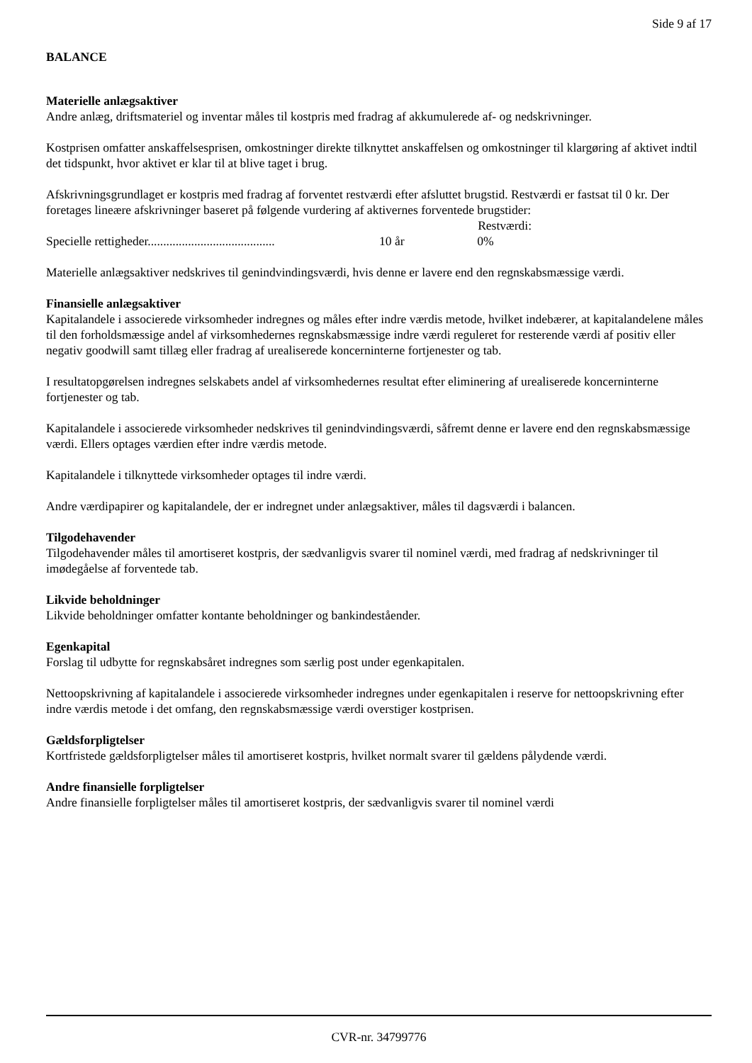Side 9 af 17
BALANCE
Materielle anlægsaktiver
Andre anlæg, driftsmateriel og inventar måles til kostpris med fradrag af akkumulerede af- og nedskrivninger.
Kostprisen omfatter anskaffelsesprisen, omkostninger direkte tilknyttet anskaffelsen og omkostninger til klargøring af aktivet indtil det tidspunkt, hvor aktivet er klar til at blive taget i brug.
Afskrivningsgrundlaget er kostpris med fradrag af forventet restværdi efter afsluttet brugstid. Restværdi er fastsat til 0 kr. Der foretages lineære afskrivninger baseret på følgende vurdering af aktivernes forventede brugstider:
| | | Restværdi: |
| Specielle rettigheder......................................... | 10 år | 0% |
Materielle anlægsaktiver nedskrives til genindvindingsværdi, hvis denne er lavere end den regnskabsmæssige værdi.
Finansielle anlægsaktiver
Kapitalandele i associerede virksomheder indregnes og måles efter indre værdis metode, hvilket indebærer, at kapitalandelene måles til den forholdsmæssige andel af virksomhedernes regnskabsmæssige indre værdi reguleret for resterende værdi af positiv eller negativ goodwill samt tillæg eller fradrag af urealiserede koncerninterne fortjenester og tab.
I resultatopgørelsen indregnes selskabets andel af virksomhedernes resultat efter eliminering af urealiserede koncerninterne fortjenester og tab.
Kapitalandele i associerede virksomheder nedskrives til genindvindingsværdi, såfremt denne er lavere end den regnskabsmæssige værdi. Ellers optages værdien efter indre værdis metode.
Kapitalandele i tilknyttede virksomheder optages til indre værdi.
Andre værdipapirer og kapitalandele, der er indregnet under anlægsaktiver, måles til dagsværdi i balancen.
Tilgodehavender
Tilgodehavender måles til amortiseret kostpris, der sædvanligvis svarer til nominel værdi, med fradrag af nedskrivninger til imødegåelse af forventede tab.
Likvide beholdninger
Likvide beholdninger omfatter kontante beholdninger og bankindeståender.
Egenkapital
Forslag til udbytte for regnskabsåret indregnes som særlig post under egenkapitalen.
Nettoopskrivning af kapitalandele i associerede virksomheder indregnes under egenkapitalen i reserve for nettoopskrivning efter indre værdis metode i det omfang, den regnskabsmæssige værdi overstiger kostprisen.
Gældsforpligtelser
Kortfristede gældsforpligtelser måles til amortiseret kostpris, hvilket normalt svarer til gældens pålydende værdi.
Andre finansielle forpligtelser
Andre finansielle forpligtelser måles til amortiseret kostpris, der sædvanligvis svarer til nominel værdi
CVR-nr. 34799776